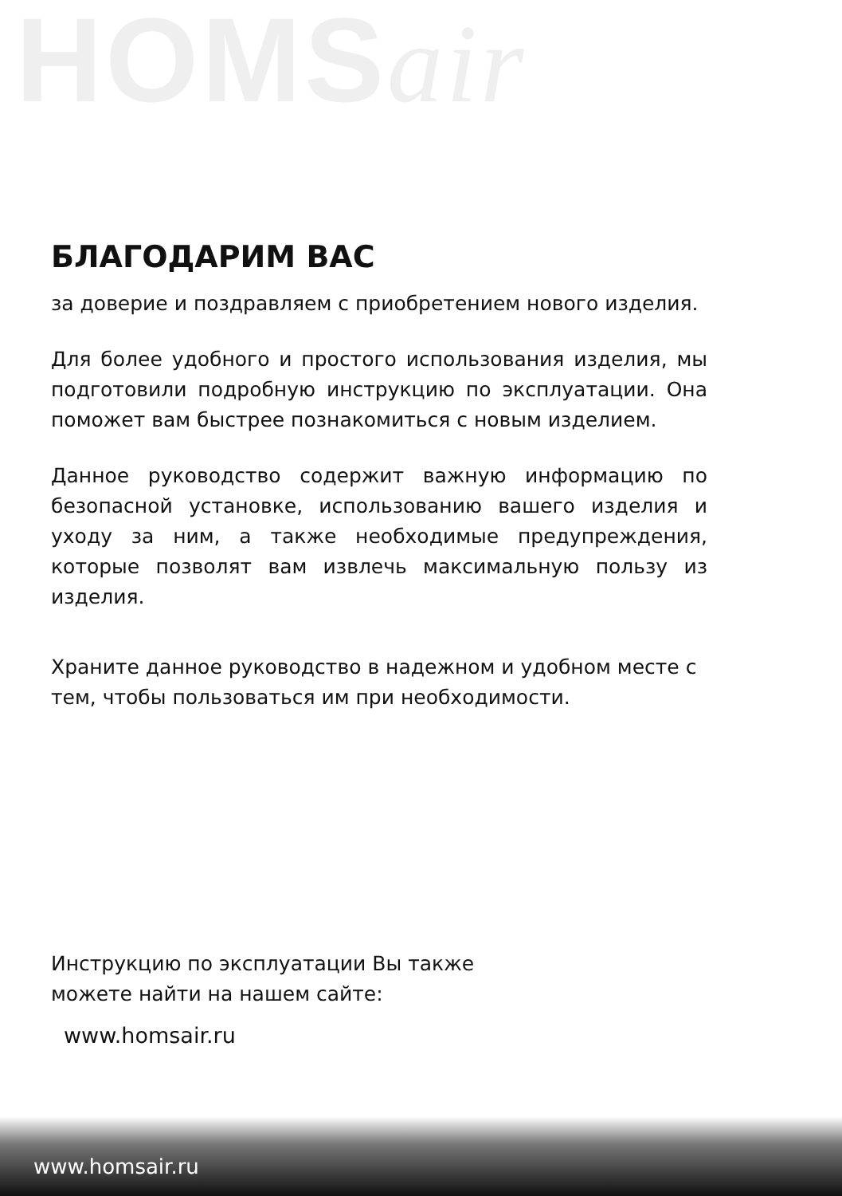HOMSair
БЛАГОДАРИМ ВАС
за доверие и поздравляем с приобретением нового изделия.
Для более удобного и простого использования изделия, мы подготовили подробную инструкцию по эксплуатации. Она поможет вам быстрее познакомиться с новым изделием.
Данное руководство содержит важную информацию по безопасной установке, использованию вашего изделия и уходу за ним, а также необходимые предупреждения, которые позволят вам извлечь максимальную пользу из изделия.
Храните данное руководство в надежном и удобном месте с тем, чтобы пользоваться им при необходимости.
Инструкцию по эксплуатации Вы также
можете найти на нашем сайте:
www.homsair.ru
www.homsair.ru